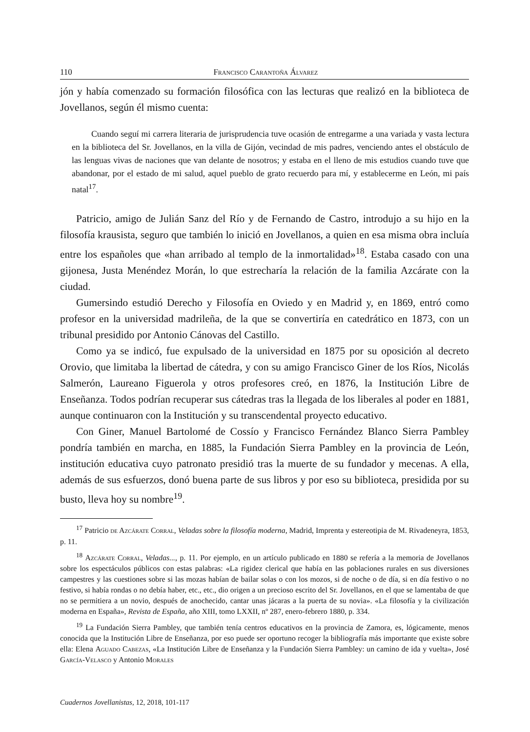110 Francisco Carantoña Álvarez
jón y había comenzado su formación filosófica con las lecturas que realizó en la biblioteca de Jovellanos, según él mismo cuenta:
Cuando seguí mi carrera literaria de jurisprudencia tuve ocasión de entregarme a una variada y vasta lectura en la biblioteca del Sr. Jovellanos, en la villa de Gijón, vecindad de mis padres, venciendo antes el obstáculo de las lenguas vivas de naciones que van delante de nosotros; y estaba en el lleno de mis estudios cuando tuve que abandonar, por el estado de mi salud, aquel pueblo de grato recuerdo para mí, y establecerme en León, mi país natal<sup>17</sup>.
Patricio, amigo de Julián Sanz del Río y de Fernando de Castro, introdujo a su hijo en la filosofía krausista, seguro que también lo inició en Jovellanos, a quien en esa misma obra incluía entre los españoles que «han arribado al templo de la inmortalidad»<sup>18</sup>. Estaba casado con una gijonesa, Justa Menéndez Morán, lo que estrecharía la relación de la familia Azcárate con la ciudad.
Gumersindo estudió Derecho y Filosofía en Oviedo y en Madrid y, en 1869, entró como profesor en la universidad madrileña, de la que se convertiría en catedrático en 1873, con un tribunal presidido por Antonio Cánovas del Castillo.
Como ya se indicó, fue expulsado de la universidad en 1875 por su oposición al decreto Orovio, que limitaba la libertad de cátedra, y con su amigo Francisco Giner de los Ríos, Nicolás Salmerón, Laureano Figuerola y otros profesores creó, en 1876, la Institución Libre de Enseñanza. Todos podrían recuperar sus cátedras tras la llegada de los liberales al poder en 1881, aunque continuaron con la Institución y su transcendental proyecto educativo.
Con Giner, Manuel Bartolomé de Cossío y Francisco Fernández Blanco Sierra Pambley pondría también en marcha, en 1885, la Fundación Sierra Pambley en la provincia de León, institución educativa cuyo patronato presidió tras la muerte de su fundador y mecenas. A ella, además de sus esfuerzos, donó buena parte de sus libros y por eso su biblioteca, presidida por su busto, lleva hoy su nombre<sup>19</sup>.
<sup>17</sup> Patricio de Azcárate Corral, Veladas sobre la filosofía moderna, Madrid, Imprenta y estereotipia de M. Rivadeneyra, 1853, p. 11.
<sup>18</sup> Azcárate Corral, Veladas..., p. 11. Por ejemplo, en un artículo publicado en 1880 se refería a la memoria de Jovellanos sobre los espectáculos públicos con estas palabras: «La rigidez clerical que había en las poblaciones rurales en sus diversiones campestres y las cuestiones sobre si las mozas habían de bailar solas o con los mozos, si de noche o de día, si en día festivo o no festivo, si había rondas o no debía haber, etc., etc., dio origen a un precioso escrito del Sr. Jovellanos, en el que se lamentaba de que no se permitiera a un novio, después de anochecido, cantar unas jácaras a la puerta de su novia». «La filosofía y la civilización moderna en España», Revista de España, año XIII, tomo LXXII, nº 287, enero-febrero 1880, p. 334.
<sup>19</sup> La Fundación Sierra Pambley, que también tenía centros educativos en la provincia de Zamora, es, lógicamente, menos conocida que la Institución Libre de Enseñanza, por eso puede ser oportuno recoger la bibliografía más importante que existe sobre ella: Elena Aguado Cabezas, «La Institución Libre de Enseñanza y la Fundación Sierra Pambley: un camino de ida y vuelta», José García-Velasco y Antonio Morales
Cuadernos Jovellanistas, 12, 2018, 101-117